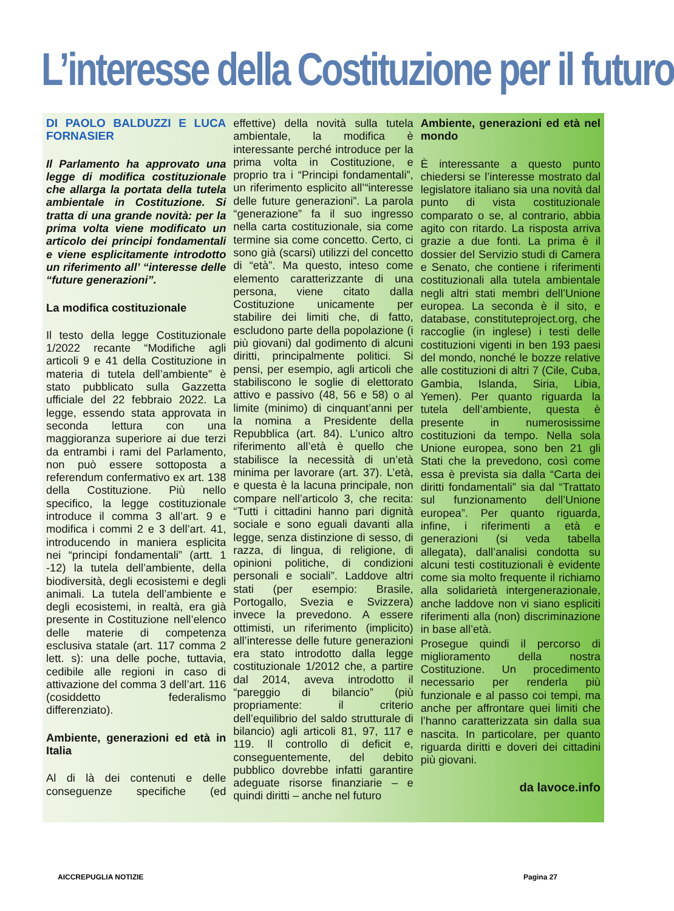L’interesse della Costituzione per il futuro
DI PAOLO BALDUZZI E LUCA FORNASIER
Il Parlamento ha approvato una legge di modifica costituzionale che allarga la portata della tutela ambientale in Costituzione. Si tratta di una grande novità: per la prima volta viene modificato un articolo dei principi fondamentali e viene esplicitamente introdotto un riferimento all’ “interesse delle “future generazioni”.
La modifica costituzionale
Il testo della legge Costituzionale 1/2022 recante “Modifiche agli articoli 9 e 41 della Costituzione in materia di tutela dell’ambiente” è stato pubblicato sulla Gazzetta ufficiale del 22 febbraio 2022. La legge, essendo stata approvata in seconda lettura con una maggioranza superiore ai due terzi da entrambi i rami del Parlamento, non può essere sottoposta a referendum confermativo ex art. 138 della Costituzione. Più nello specifico, la legge costituzionale introduce il comma 3 all’art. 9 e modifica i commi 2 e 3 dell’art. 41, introducendo in maniera esplicita nei “principi fondamentali” (artt. 1 -12) la tutela dell’ambiente, della biodiversità, degli ecosistemi e degli animali. La tutela dell’ambiente e degli ecosistemi, in realtà, era già presente in Costituzione nell’elenco delle materie di competenza esclusiva statale (art. 117 comma 2 lett. s): una delle poche, tuttavia, cedibile alle regioni in caso di attivazione del comma 3 dell’art. 116 (cosiddetto federalismo differenziato).
Ambiente, generazioni ed età in Italia
Al di là dei contenuti e delle conseguenze specifiche (ed effettive) della novità sulla tutela ambientale, la modifica è interessante perché introduce per la prima volta in Costituzione, e proprio tra i “Principi fondamentali”, un riferimento esplicito all’“interesse delle future generazioni”. La parola “generazione” fa il suo ingresso nella carta costituzionale, sia come termine sia come concetto. Certo, ci sono già (scarsi) utilizzi del concetto di “età”. Ma questo, inteso come elemento caratterizzante di una persona, viene citato dalla Costituzione unicamente per stabilire dei limiti che, di fatto, escludono parte della popolazione (i più giovani) dal godimento di alcuni diritti, principalmente politici. Si pensi, per esempio, agli articoli che stabiliscono le soglie di elettorato attivo e passivo (48, 56 e 58) o al limite (minimo) di cinquant’anni per la nomina a Presidente della Repubblica (art. 84). L’unico altro riferimento all’età è quello che stabilisce la necessità di un’età minima per lavorare (art. 37). L’età, e questa è la lacuna principale, non compare nell’articolo 3, che recita: “Tutti i cittadini hanno pari dignità sociale e sono eguali davanti alla legge, senza distinzione di sesso, di razza, di lingua, di religione, di opinioni politiche, di condizioni personali e sociali”. Laddove altri stati (per esempio: Brasile, Portogallo, Svezia e Svizzera) invece la prevedono. A essere ottimisti, un riferimento (implicito) all’interesse delle future generazioni era stato introdotto dalla legge costituzionale 1/2012 che, a partire dal 2014, aveva introdotto il “pareggio di bilancio” (più propriamente: il criterio dell’equilibrio del saldo strutturale di bilancio) agli articoli 81, 97, 117 e 119. Il controllo di deficit e, conseguentemente, del debito pubblico dovrebbe infatti garantire adeguate risorse finanziarie – e quindi diritti – anche nel futuro
Ambiente, generazioni ed età nel mondo
È interessante a questo punto chiedersi se l’interesse mostrato dal legislatore italiano sia una novità dal punto di vista costituzionale comparato o se, al contrario, abbia agito con ritardo. La risposta arriva grazie a due fonti. La prima è il dossier del Servizio studi di Camera e Senato, che contiene i riferimenti costituzionali alla tutela ambientale negli altri stati membri dell’Unione europea. La seconda è il sito, e database, constituteproject.org, che raccoglie (in inglese) i testi delle costituzioni vigenti in ben 193 paesi del mondo, nonché le bozze relative alle costituzioni di altri 7 (Cile, Cuba, Gambia, Islanda, Siria, Libia, Yemen). Per quanto riguarda la tutela dell’ambiente, questa è presente in numerosissime costituzioni da tempo. Nella sola Unione europea, sono ben 21 gli Stati che la prevedono, così come essa è prevista sia dalla “Carta dei diritti fondamentali” sia dal “Trattato sul funzionamento dell’Unione europea”. Per quanto riguarda, infine, i riferimenti a età e generazioni (si veda tabella allegata), dall’analisi condotta su alcuni testi costituzionali è evidente come sia molto frequente il richiamo alla solidarietà intergenerazionale, anche laddove non vi siano espliciti riferimenti alla (non) discriminazione in base all’età.
Prosegue quindi il percorso di miglioramento della nostra Costituzione. Un procedimento necessario per renderla più funzionale e al passo coi tempi, ma anche per affrontare quei limiti che l’hanno caratterizzata sin dalla sua nascita. In particolare, per quanto riguarda diritti e doveri dei cittadini più giovani.
da lavoce.info
AICCREPUGLIA NOTIZIE Pagina 27